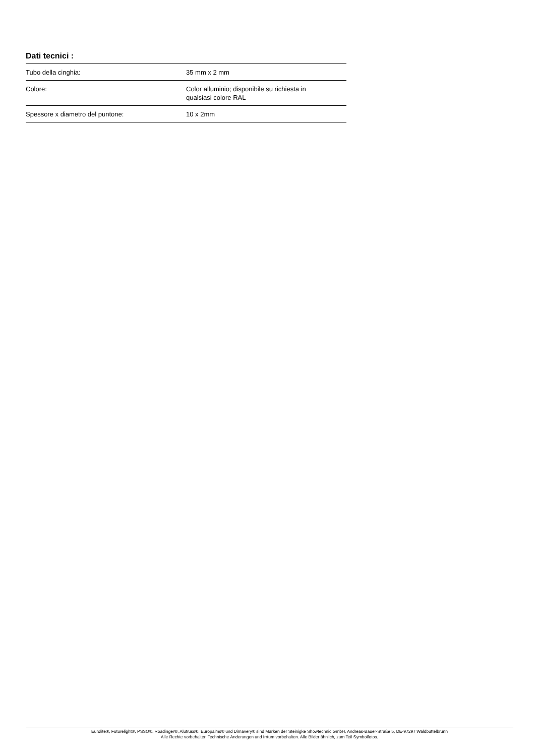Dati tecnici :
| Tubo della cinghia: | 35 mm x 2 mm |
| Colore: | Color alluminio; disponibile su richiesta in qualsiasi colore RAL |
| Spessore x diametro del puntone: | 10 x 2mm |
Eurolite®, Futurelight®, PSSO®, Roadinger®, Alutruss®, Europalms® und Dimavery® sind Marken der Steinigke Showtechnic GmbH, Andreas-Bauer-Straße 5, DE-97297 Waldbüttelbrunn
Alle Rechte vorbehalten.Technische Änderungen und Irrtum vorbehalten. Alle Bilder ähnlich, zum Teil Symbolfotos.